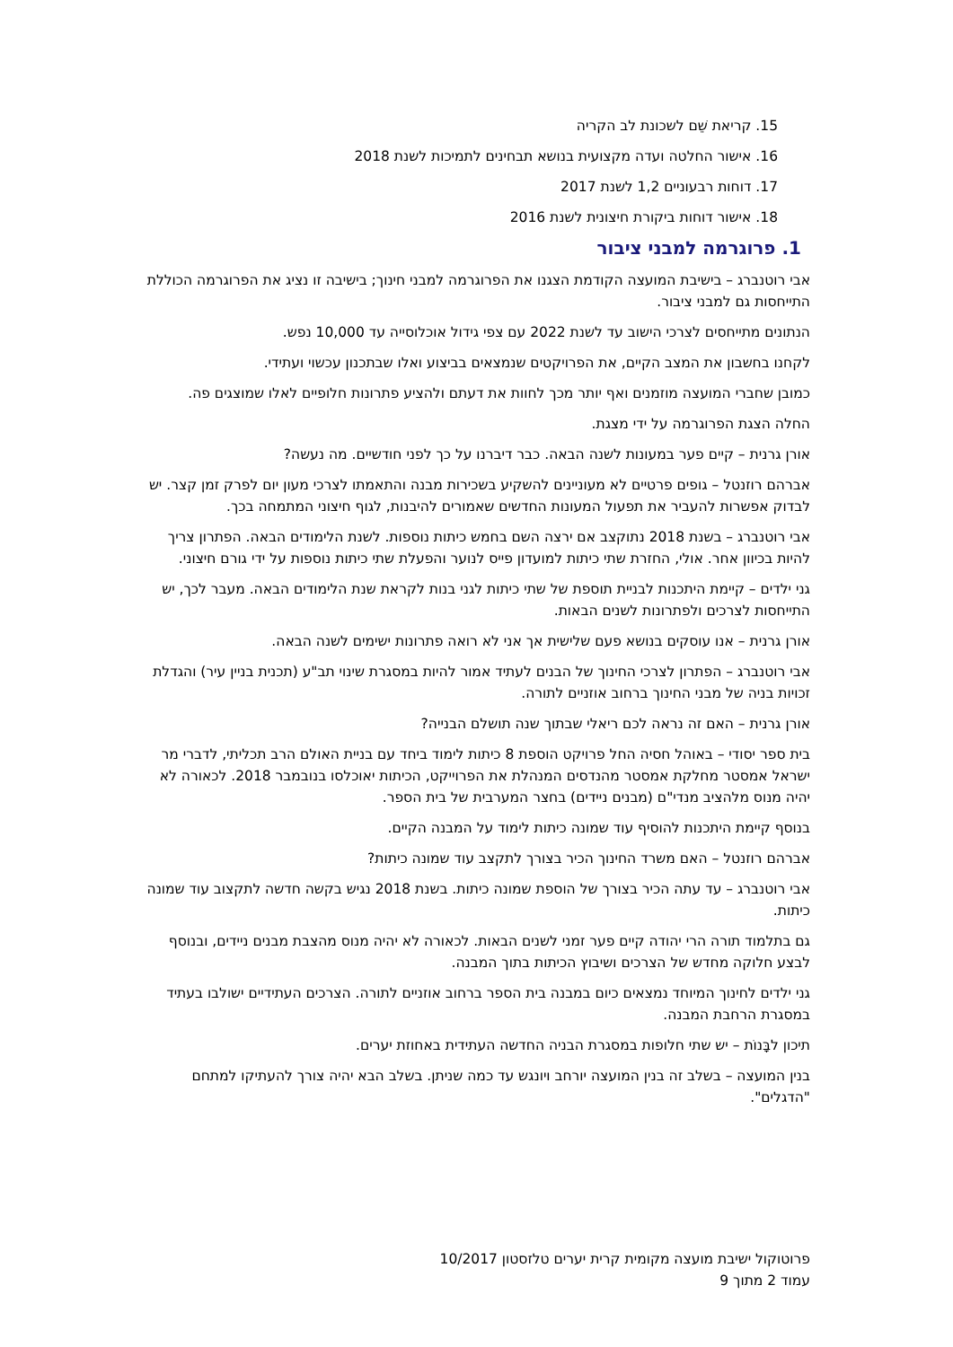15. קריאת שֵׁם לשכונת לב הקריה
16. אישור החלטה ועדה מקצועית בנושא תבחינים לתמיכות לשנת 2018
17. דוחות רבעוניים 1,2 לשנת 2017
18. אישור דוחות ביקורת חיצונית לשנת 2016
1. פרוגרמה למבני ציבור
אבי רוטנברג – בישיבת המועצה הקודמת הצגנו את הפרוגרמה למבני חינוך; בישיבה זו נציג את הפרוגרמה הכוללת התייחסות גם למבני ציבור.
הנתונים מתייחסים לצרכי הישוב עד לשנת 2022 עם צפי גידול אוכלוסייה עד 10,000 נפש.
לקחנו בחשבון את המצב הקיים, את הפרויקטים שנמצאים בביצוע ואלו שבתכנון עכשוי ועתידי.
כמובן שחברי המועצה מוזמנים ואף יותר מכך לחוות את דעתם ולהציע פתרונות חלופיים לאלו שמוצגים פה.
החלה הצגת הפרוגרמה על ידי מצגת.
אורן גרנית – קיים פער במעונות לשנה הבאה. כבר דיברנו על כך לפני חודשיים. מה נעשה?
אברהם רוזנטל – גופים פרטיים לא מעוניינים להשקיע בשכירות מבנה והתאמתו לצרכי מעון יום לפרק זמן קצר. יש לבדוק אפשרות להעביר את תפעול המעונות החדשים שאמורים להיבנות, לגוף חיצוני המתמחה בכך.
אבי רוטנברג – בשנת 2018 נתוקצב אם ירצה השם בחמש כיתות נוספות. לשנת הלימודים הבאה. הפתרון צריך להיות בכיוון אחר. אולי, החזרת שתי כיתות למועדון פייס לנוער והפעלת שתי כיתות נוספות על ידי גורם חיצוני.
גני ילדים – קיימת היתכנות לבניית תוספת של שתי כיתות לגני בנות לקראת שנת הלימודים הבאה. מעבר לכך, יש התייחסות לצרכים ולפתרונות לשנים הבאות.
אורן גרנית – אנו עוסקים בנושא פעם שלישית אך אני לא רואה פתרונות ישימים לשנה הבאה.
אבי רוטנברג – הפתרון לצרכי החינוך של הבנים לעתיד אמור להיות במסגרת שינוי תב"ע (תכנית בניין עיר) והגדלת זכויות בניה של מבני החינוך ברחוב אוזניים לתורה.
אורן גרנית – האם זה נראה לכם ריאלי שבתוך שנה תושלם הבנייה?
בית ספר יסודי – באוהל חסיה החל פרויקט הוספת 8 כיתות לימוד ביחד עם בניית האולם הרב תכליתי, לדברי מר ישראל אמסטר מחלקת אמסטר מהנדסים המנהלת את הפרוייקט, הכיתות יאוכלסו בנובמבר 2018. לכאורה לא יהיה מנוס מלהציב מנדי"ם (מבנים ניידים) בחצר המערבית של בית הספר.
בנוסף קיימת היתכנות להוסיף עוד שמונה כיתות לימוד על המבנה הקיים.
אברהם רוזנטל – האם משרד החינוך הכיר בצורך לתקצב עוד שמונה כיתות?
אבי רוטנברג – עד עתה הכיר בצורך של הוספת שמונה כיתות. בשנת 2018 נגיש בקשה חדשה לתקצוב עוד שמונה כיתות.
גם בתלמוד תורה הרי יהודה קיים פער זמני לשנים הבאות. לכאורה לא יהיה מנוס מהצבת מבנים ניידים, ובנוסף לבצע חלוקה מחדש של הצרכים ושיבוץ הכיתות בתוך המבנה.
גני ילדים לחינוך המיוחד נמצאים כיום במבנה בית הספר ברחוב אוזניים לתורה. הצרכים העתידיים ישולבו בעתיד במסגרת הרחבת המבנה.
תיכון לבָּנוֹת – יש שתי חלופות במסגרת הבניה החדשה העתידית באחוזת יערים.
בנין המועצה – בשלב זה בנין המועצה יורחב ויונגש עד כמה שניתן. בשלב הבא יהיה צורך להעתיקו למתחם "הדגלים".
פרוטוקול ישיבת מועצה מקומית קרית יערים טלזסטון 10/2017
עמוד 2 מתוך 9